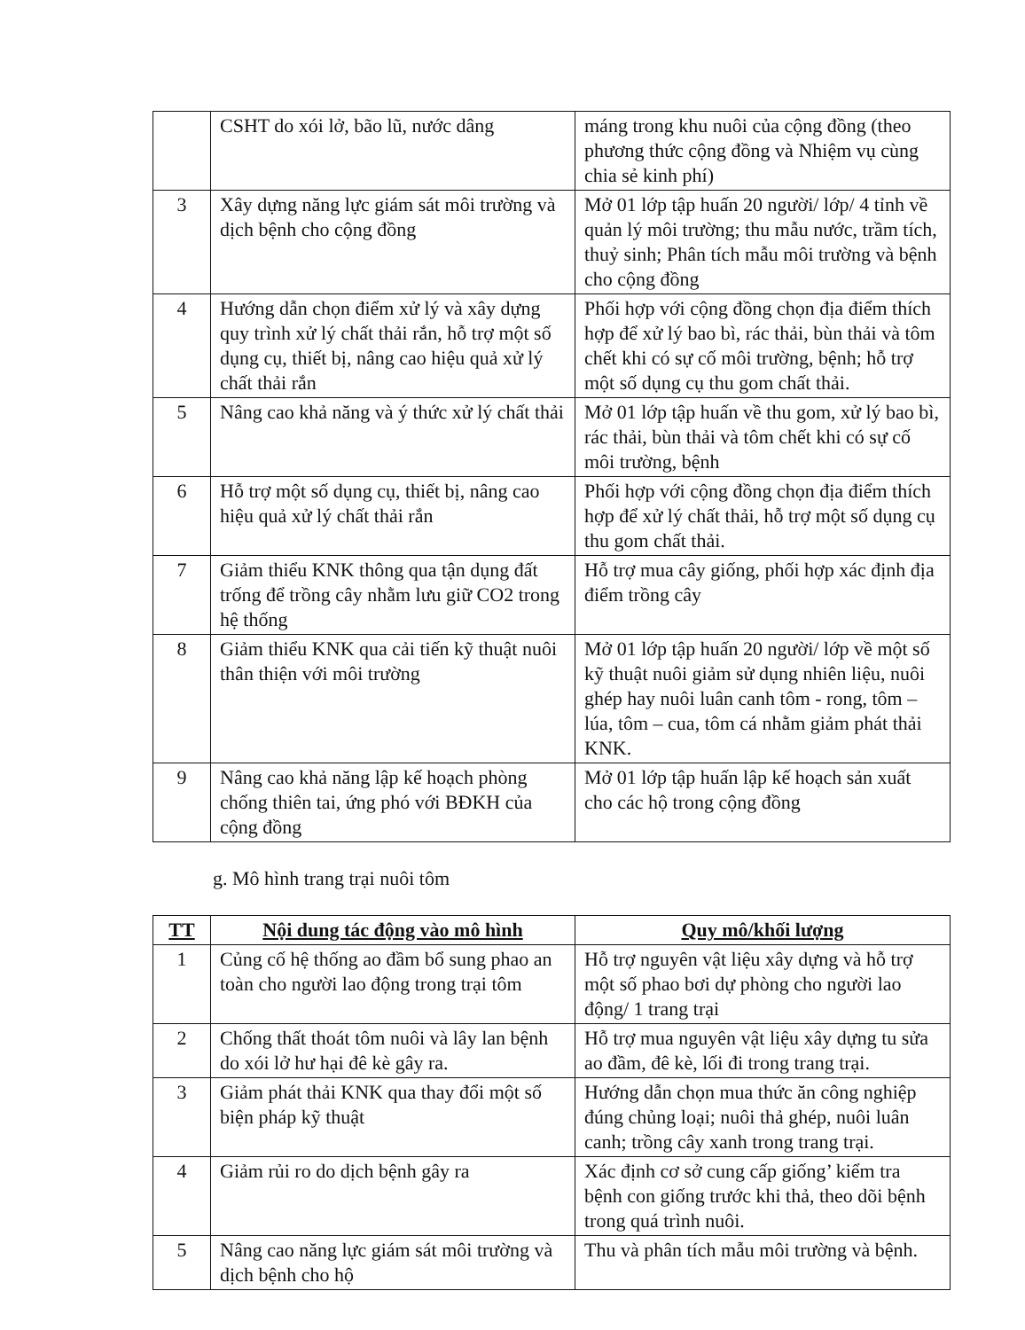| | CSHT do xói lở, bão lũ, nước dâng | máng trong khu nuôi của cộng đồng (theo phương thức cộng đồng và Nhiệm vụ cùng chia sẻ kinh phí) |
| 3 | Xây dựng năng lực giám sát môi trường và dịch bệnh cho cộng đồng | Mở 01 lớp tập huấn 20 người/ lớp/ 4 tỉnh về quản lý môi trường; thu mẫu nước, trầm tích, thuỷ sinh; Phân tích mẫu môi trường và bệnh cho cộng đồng |
| 4 | Hướng dẫn chọn điểm xử lý và xây dựng quy trình xử lý chất thải rắn, hỗ trợ một số dụng cụ, thiết bị, nâng cao hiệu quả xử lý chất thải rắn | Phối hợp với cộng đồng chọn địa điểm thích hợp để xử lý bao bì, rác thải, bùn thải và tôm chết khi có sự cố môi trường, bệnh; hỗ trợ một số dụng cụ thu gom chất thải. |
| 5 | Nâng cao khả năng và ý thức xử lý chất thải | Mở 01 lớp tập huấn về thu gom, xử lý bao bì, rác thải, bùn thải và tôm chết khi có sự cố môi trường, bệnh |
| 6 | Hỗ trợ một số dụng cụ, thiết bị, nâng cao hiệu quả xử lý chất thải rắn | Phối hợp với cộng đồng chọn địa điểm thích hợp để xử lý chất thải, hỗ trợ một số dụng cụ thu gom chất thải. |
| 7 | Giảm thiểu KNK thông qua tận dụng đất trống để trồng cây nhằm lưu giữ CO2 trong hệ thống | Hỗ trợ mua cây giống, phối hợp xác định địa điểm trồng cây |
| 8 | Giảm thiểu KNK qua cải tiến kỹ thuật nuôi thân thiện với môi trường | Mở 01 lớp tập huấn 20 người/ lớp về một số kỹ thuật nuôi giảm sử dụng nhiên liệu, nuôi ghép hay nuôi luân canh tôm - rong, tôm – lúa, tôm – cua, tôm cá nhằm giảm phát thải KNK. |
| 9 | Nâng cao khả năng lập kế hoạch phòng chống thiên tai, ứng phó với BĐKH của cộng đồng | Mở 01 lớp tập huấn lập kế hoạch sản xuất cho các hộ trong cộng đồng |
g. Mô hình trang trại nuôi tôm
| TT | Nội dung tác động vào mô hình | Quy mô/khối lượng |
| --- | --- | --- |
| 1 | Củng cố hệ thống ao đầm bổ sung phao an toàn cho người lao động trong trại tôm | Hỗ trợ nguyên vật liệu xây dựng và hỗ trợ một số phao bơi dự phòng cho người lao động/ 1 trang trại |
| 2 | Chống thất thoát tôm nuôi và lây lan bệnh do xói lở hư hại đê kè gây ra. | Hỗ trợ mua nguyên vật liệu xây dựng tu sửa ao đầm, đê kè, lối đi trong trang trại. |
| 3 | Giảm phát thải KNK qua thay đổi một số biện pháp kỹ thuật | Hướng dẫn chọn mua thức ăn công nghiệp đúng chủng loại; nuôi thả ghép, nuôi luân canh; trồng cây xanh trong trang trại. |
| 4 | Giảm rủi ro do dịch bệnh gây ra | Xác định cơ sở cung cấp giống’ kiểm tra bệnh con giống trước khi thả, theo dõi bệnh trong quá trình nuôi. |
| 5 | Nâng cao năng lực giám sát môi trường và dịch bệnh cho hộ | Thu và phân tích mẫu môi trường và bệnh. |